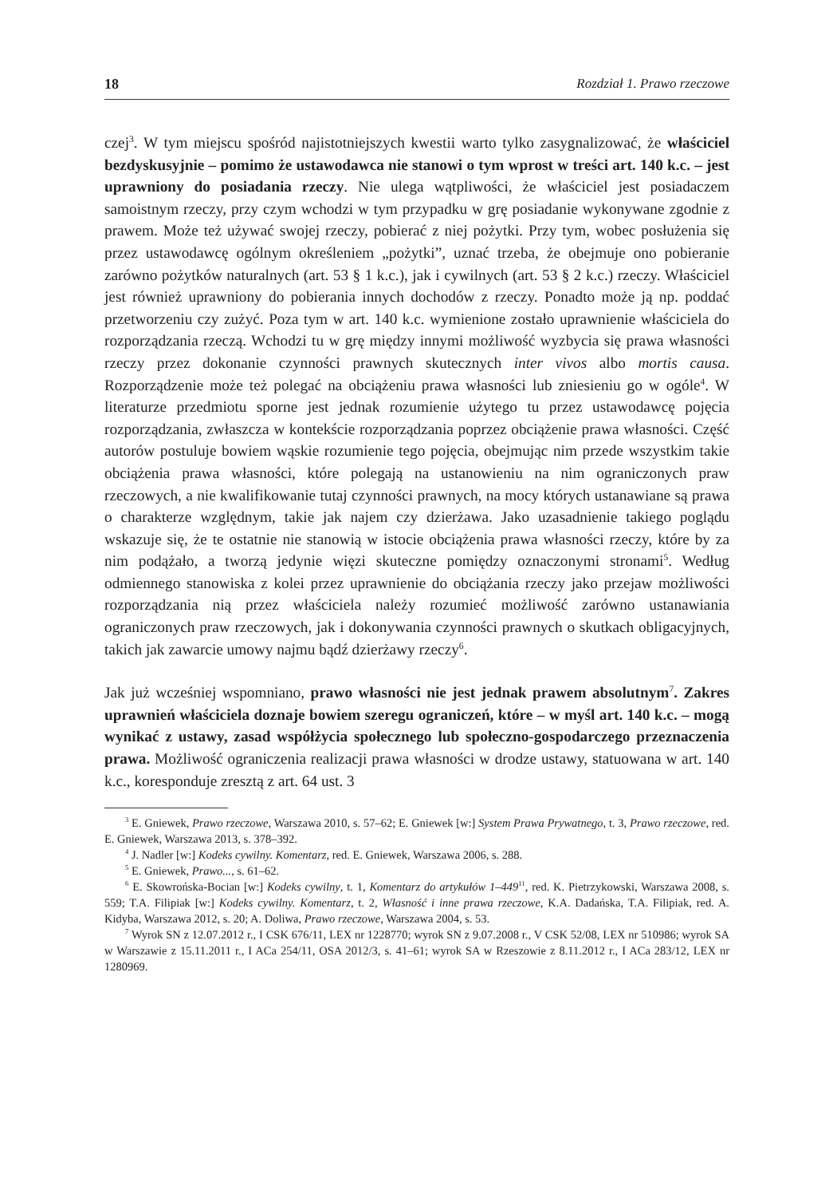18 Rozdział 1. Prawo rzeczowe
czej<sup>3</sup>. W tym miejscu spośród najistotniejszych kwestii warto tylko zasygnalizować, że właściciel bezdyskusyjnie – pomimo że ustawodawca nie stanowi o tym wprost w treści art. 140 k.c. – jest uprawniony do posiadania rzeczy. Nie ulega wątpliwości, że właściciel jest posiadaczem samoistnym rzeczy, przy czym wchodzi w tym przypadku w grę posiadanie wykonywane zgodnie z prawem. Może też używać swojej rzeczy, pobierać z niej pożytki. Przy tym, wobec posłużenia się przez ustawodawcę ogólnym określeniem „pożytki”, uznać trzeba, że obejmuje ono pobieranie zarówno pożytków naturalnych (art. 53 § 1 k.c.), jak i cywilnych (art. 53 § 2 k.c.) rzeczy. Właściciel jest również uprawniony do pobierania innych dochodów z rzeczy. Ponadto może ją np. poddać przetworzeniu czy zużyć. Poza tym w art. 140 k.c. wymienione zostało uprawnienie właściciela do rozporządzania rzeczą. Wchodzi tu w grę między innymi możliwość wyzbycia się prawa własności rzeczy przez dokonanie czynności prawnych skutecznych inter vivos albo mortis causa. Rozporządzenie może też polegać na obciążeniu prawa własności lub zniesieniu go w ogóle<sup>4</sup>. W literaturze przedmiotu sporne jest jednak rozumienie użytego tu przez ustawodawcę pojęcia rozporządzania, zwłaszcza w kontekście rozporządzania poprzez obciążenie prawa własności. Część autorów postuluje bowiem wąskie rozumienie tego pojęcia, obejmując nim przede wszystkim takie obciążenia prawa własności, które polegają na ustanowieniu na nim ograniczonych praw rzeczowych, a nie kwalifikowanie tutaj czynności prawnych, na mocy których ustanawiane są prawa o charakterze względnym, takie jak najem czy dzierżawa. Jako uzasadnienie takiego poglądu wskazuje się, że te ostatnie nie stanowią w istocie obciążenia prawa własności rzeczy, które by za nim podążało, a tworzą jedynie więzi skuteczne pomiędzy oznaczonymi stronami<sup>5</sup>. Według odmiennego stanowiska z kolei przez uprawnienie do obciążania rzeczy jako przejaw możliwości rozporządzania nią przez właściciela należy rozumieć możliwość zarówno ustanawiania ograniczonych praw rzeczowych, jak i dokonywania czynności prawnych o skutkach obligacyjnych, takich jak zawarcie umowy najmu bądź dzierżawy rzeczy<sup>6</sup>.
Jak już wcześniej wspomniano, prawo własności nie jest jednak prawem absolutnym<sup>7</sup>. Zakres uprawnień właściciela doznaje bowiem szeregu ograniczeń, które – w myśl art. 140 k.c. – mogą wynikać z ustawy, zasad współżycia społecznego lub społeczno-gospodarczego przeznaczenia prawa. Możliwość ograniczenia realizacji prawa własności w drodze ustawy, statuowana w art. 140 k.c., koresponduje zresztą z art. 64 ust. 3
<sup>3</sup> E. Gniewek, Prawo rzeczowe, Warszawa 2010, s. 57–62; E. Gniewek [w:] System Prawa Prywatnego, t. 3, Prawo rzeczowe, red. E. Gniewek, Warszawa 2013, s. 378–392.
<sup>4</sup> J. Nadler [w:] Kodeks cywilny. Komentarz, red. E. Gniewek, Warszawa 2006, s. 288.
<sup>5</sup> E. Gniewek, Prawo..., s. 61–62.
<sup>6</sup> E. Skowrońska-Bocian [w:] Kodeks cywilny, t. 1, Komentarz do artykułów 1–449<sup>11</sup>, red. K. Pietrzykowski, Warszawa 2008, s. 559; T.A. Filipiak [w:] Kodeks cywilny. Komentarz, t. 2, Własność i inne prawa rzeczowe, K.A. Dadańska, T.A. Filipiak, red. A. Kidyba, Warszawa 2012, s. 20; A. Doliwa, Prawo rzeczowe, Warszawa 2004, s. 53.
<sup>7</sup> Wyrok SN z 12.07.2012 r., I CSK 676/11, LEX nr 1228770; wyrok SN z 9.07.2008 r., V CSK 52/08, LEX nr 510986; wyrok SA w Warszawie z 15.11.2011 r., I ACa 254/11, OSA 2012/3, s. 41–61; wyrok SA w Rzeszowie z 8.11.2012 r., I ACa 283/12, LEX nr 1280969.